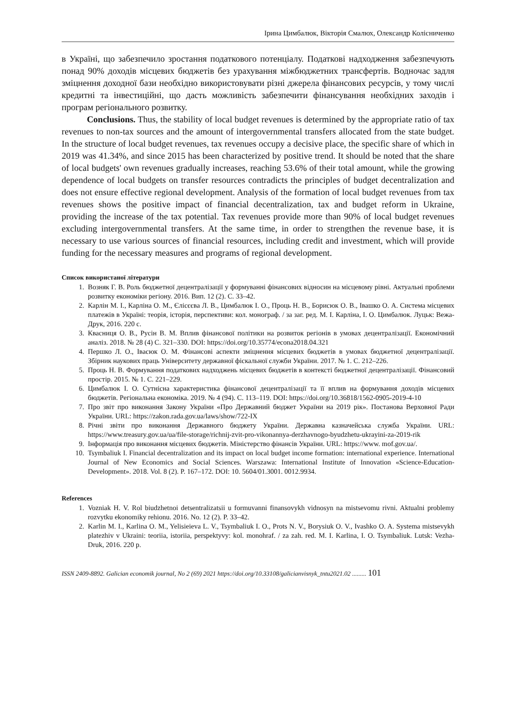Ірина Цимбалюк, Вікторія Смалюх, Олександр Колісниченко
в Україні, що забезпечило зростання податкового потенціалу. Податкові надходження забезпечують понад 90% доходів місцевих бюджетів без урахування міжбюджетних трансфертів. Водночас задля зміцнення доходної бази необхідно використовувати різні джерела фінансових ресурсів, у тому числі кредитні та інвестиційні, що дасть можливість забезпечити фінансування необхідних заходів і програм регіонального розвитку.
Conclusions. Thus, the stability of local budget revenues is determined by the appropriate ratio of tax revenues to non-tax sources and the amount of intergovernmental transfers allocated from the state budget. In the structure of local budget revenues, tax revenues occupy a decisive place, the specific share of which in 2019 was 41.34%, and since 2015 has been characterized by positive trend. It should be noted that the share of local budgets' own revenues gradually increases, reaching 53.6% of their total amount, while the growing dependence of local budgets on transfer resources contradicts the principles of budget decentralization and does not ensure effective regional development. Analysis of the formation of local budget revenues from tax revenues shows the positive impact of financial decentralization, tax and budget reform in Ukraine, providing the increase of the tax potential. Tax revenues provide more than 90% of local budget revenues excluding intergovernmental transfers. At the same time, in order to strengthen the revenue base, it is necessary to use various sources of financial resources, including credit and investment, which will provide funding for the necessary measures and programs of regional development.
Список використаної літератури
1. Возняк Г. В. Роль бюджетної децентралізації у формуванні фінансових відносин на місцевому рівні. Актуальні проблеми розвитку економіки регіону. 2016. Вип. 12 (2). С. 33–42.
2. Карлін М. І., Карліна О. М., Єлісєєва Л. В., Цимбалюк І. О., Проць Н. В., Борисюк О. В., Івашко О. А. Система місцевих платежів в Україні: теорія, історія, перспективи: кол. монограф. / за заг. ред. М. І. Карліна, І. О. Цимбалюк. Луцьк: Вежа-Друк, 2016. 220 с.
3. Квасниця О. В., Русін В. М. Вплив фінансової політики на розвиток регіонів в умовах децентралізації. Економічний аналіз. 2018. № 28 (4) С. 321–330. DOI: https://doi.org/10.35774/econa2018.04.321
4. Першко Л. О., Івасюк О. М. Фінансові аспекти зміцнення місцевих бюджетів в умовах бюджетної децентралізації. Збірник наукових праць Університету державної фіскальної служби України. 2017. № 1. С. 212–226.
5. Проць Н. В. Формування податкових надходжень місцевих бюджетів в контексті бюджетної децентралізації. Фінансовий простір. 2015. № 1. С. 221–229.
6. Цимбалюк І. О. Сутнісна характеристика фінансової децентралізації та її вплив на формування доходів місцевих бюджетів. Регіональна економіка. 2019. № 4 (94). С. 113–119. DOI: https://doi.org/10.36818/1562-0905-2019-4-10
7. Про звіт про виконання Закону України «Про Державний бюджет України на 2019 рік». Постанова Верховної Ради України. URL: https://zakon.rada.gov.ua/laws/show/722-IX
8. Річні звіти про виконання Державного бюджету України. Державна казначейська служба України. URL: https://www.treasury.gov.ua/ua/file-storage/richnij-zvit-pro-vikonannya-derzhavnogo-byudzhetu-ukrayini-za-2019-rik
9. Інформація про виконання місцевих бюджетів. Міністерство фінансів України. URL: https://www. mof.gov.ua/.
10. Tsymbaliuk I. Financial decentralization and its impact on local budget income formation: international experience. International Journal of New Economics and Social Sciences. Warszawa: International Institute of Innovation «Science-Education-Development». 2018. Vol. 8 (2). P. 167–172. DOI: 10. 5604/01.3001. 0012.9934.
References
1. Vozniak H. V. Rol biudzhetnoi detsentralizatsii u formuvanni finansovykh vidnosyn na mistsevomu rivni. Aktualni problemy rozvytku ekonomiky rehionu. 2016. No. 12 (2). P. 33–42.
2. Karlin M. I., Karlina O. M., Yelisieieva L. V., Tsymbaliuk I. O., Prots N. V., Borysiuk O. V., Ivashko O. A. Systema mistsevykh platezhiv v Ukraini: teoriia, istoriia, perspektyvy: kol. monohraf. / za zah. red. M. I. Karlina, I. O. Tsymbaliuk. Lutsk: Vezha-Druk, 2016. 220 p.
ISSN 2409-8892. Galician economik journal, No 2 (69) 2021 https://doi.org/10.33108/galicianvisnyk_tntu2021.02 ......... 101